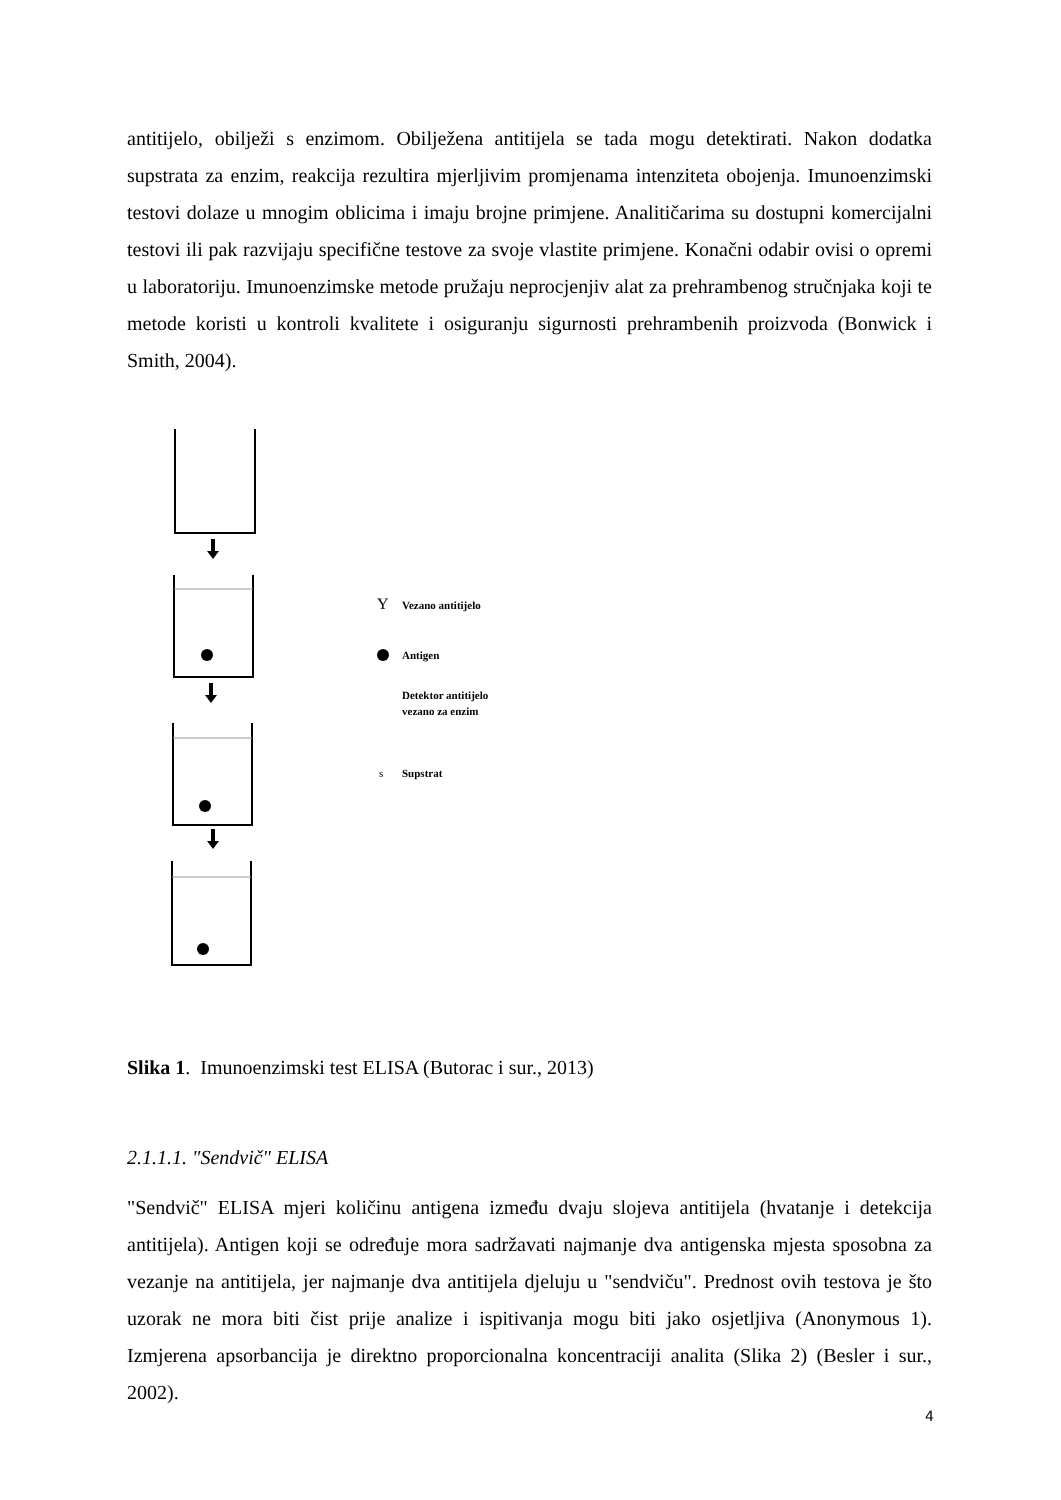antitijelo, obilježi s enzimom. Obilježena antitijela se tada mogu detektirati. Nakon dodatka supstrata za enzim, reakcija rezultira mjerljivim promjenama intenziteta obojenja. Imunoenzimski testovi dolaze u mnogim oblicima i imaju brojne primjene. Analitičarima su dostupni komercijalni testovi ili pak razvijaju specifične testove za svoje vlastite primjene. Konačni odabir ovisi o opremi u laboratoriju. Imunoenzimske metode pružaju neprocjenjiv alat za prehrambenog stručnjaka koji te metode koristi u kontroli kvalitete i osiguranju sigurnosti prehrambenih proizvoda (Bonwick i Smith, 2004).
Y
Vezano antitijelo
Antigen
Detektor antitijelo
vezano za enzim
s
Supstrat
Slika 1. Imunoenzimski test ELISA (Butorac i sur., 2013)
2.1.1.1. "Sendvič" ELISA
"Sendvič" ELISA mjeri količinu antigena između dvaju slojeva antitijela (hvatanje i detekcija antitijela). Antigen koji se određuje mora sadržavati najmanje dva antigenska mjesta sposobna za vezanje na antitijela, jer najmanje dva antitijela djeluju u "sendviču". Prednost ovih testova je što uzorak ne mora biti čist prije analize i ispitivanja mogu biti jako osjetljiva (Anonymous 1). Izmjerena apsorbancija je direktno proporcionalna koncentraciji analita (Slika 2) (Besler i sur., 2002).
4